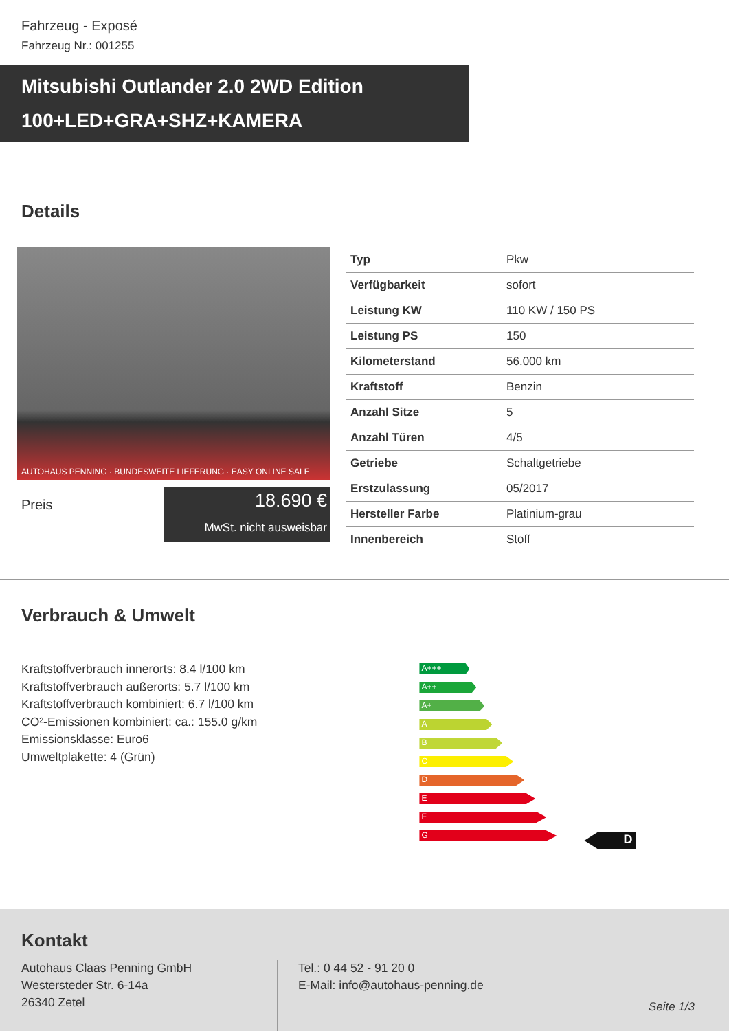Fahrzeug - Exposé
Fahrzeug Nr.: 001255
Mitsubishi Outlander 2.0 2WD Edition
100+LED+GRA+SHZ+KAMERA
Details
AUTOHAUS PENNING · BUNDESWEITE LIEFERUNG · EASY ONLINE SALE
Preis
18.690 €
MwSt. nicht ausweisbar
| Typ | Pkw |
| Verfügbarkeit | sofort |
| Leistung KW | 110 KW / 150 PS |
| Leistung PS | 150 |
| Kilometerstand | 56.000 km |
| Kraftstoff | Benzin |
| Anzahl Sitze | 5 |
| Anzahl Türen | 4/5 |
| Getriebe | Schaltgetriebe |
| Erstzulassung | 05/2017 |
| Hersteller Farbe | Platinium-grau |
| Innenbereich | Stoff |
Verbrauch & Umwelt
Kraftstoffverbrauch innerorts: 8.4 l/100 km
Kraftstoffverbrauch außerorts: 5.7 l/100 km
Kraftstoffverbrauch kombiniert: 6.7 l/100 km
CO²-Emissionen kombiniert: ca.: 155.0 g/km
Emissionsklasse: Euro6
Umweltplakette: 4 (Grün)
A+++
A++
A+
A
B
C
D
E
F
G
D
Kontakt
Autohaus Claas Penning GmbH
Westersteder Str. 6-14a
26340 Zetel
Tel.: 0 44 52 - 91 20 0
E-Mail: info@autohaus-penning.de
Seite 1/3